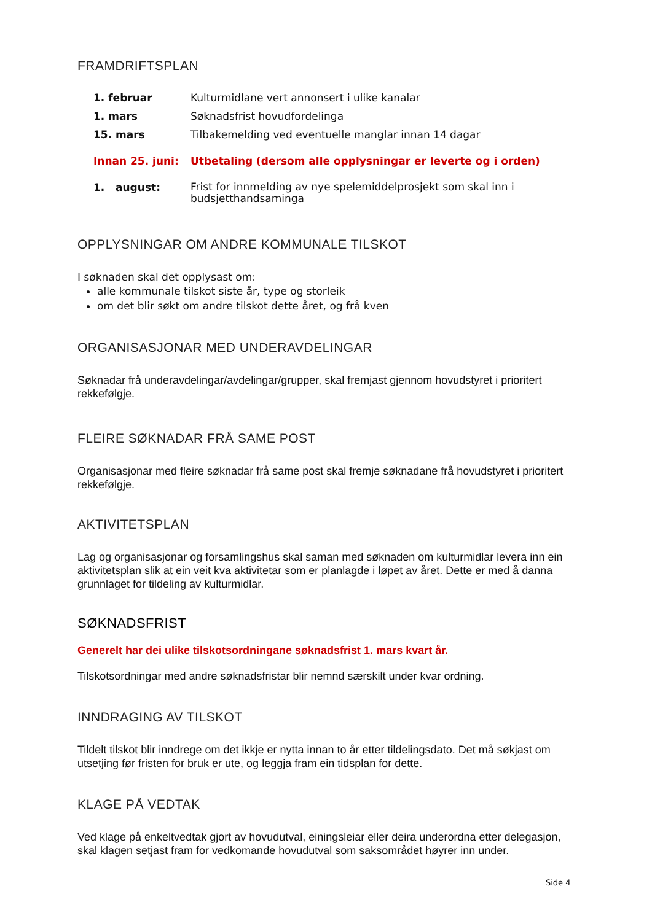FRAMDRIFTSPLAN
| 1. februar | Kulturmidlane vert annonsert i ulike kanalar |
| 1. mars | Søknadsfrist hovudfordelinga |
| 15. mars | Tilbakemelding ved eventuelle manglar innan 14 dagar |
| Innan 25. juni: | Utbetaling (dersom alle opplysningar er leverte og i orden) |
| 1. august: | Frist for innmelding av nye spelemiddelprosjekt som skal inn i budsjetthandsaminga |
OPPLYSNINGAR OM ANDRE KOMMUNALE TILSKOT
I søknaden skal det opplysast om:
alle kommunale tilskot siste år, type og storleik
om det blir søkt om andre tilskot dette året, og frå kven
ORGANISASJONAR MED UNDERAVDELINGAR
Søknadar frå underavdelingar/avdelingar/grupper, skal fremjast gjennom hovudstyret i prioritert rekkefølgje.
FLEIRE SØKNADAR FRÅ SAME POST
Organisasjonar med fleire søknadar frå same post skal fremje søknadane frå hovudstyret i prioritert rekkefølgje.
AKTIVITETSPLAN
Lag og organisasjonar og forsamlingshus skal saman med søknaden om kulturmidlar levera inn ein aktivitetsplan slik at ein veit kva aktivitetar som er planlagde i løpet av året. Dette er med å danna grunnlaget for tildeling av kulturmidlar.
SØKNADSFRIST
Generelt har dei ulike tilskotsordningane søknadsfrist 1. mars kvart år.
Tilskotsordningar med andre søknadsfristar blir nemnd særskilt under kvar ordning.
INNDRAGING AV TILSKOT
Tildelt tilskot blir inndrege om det ikkje er nytta innan to år etter tildelingsdato. Det må søkjast om utsetjing før fristen for bruk er ute, og leggja fram ein tidsplan for dette.
KLAGE PÅ VEDTAK
Ved klage på enkeltvedtak gjort av hovudutval, einingsleiar eller deira underordna etter delegasjon, skal klagen setjast fram for vedkomande hovudutval som saksområdet høyrer inn under.
Side 4